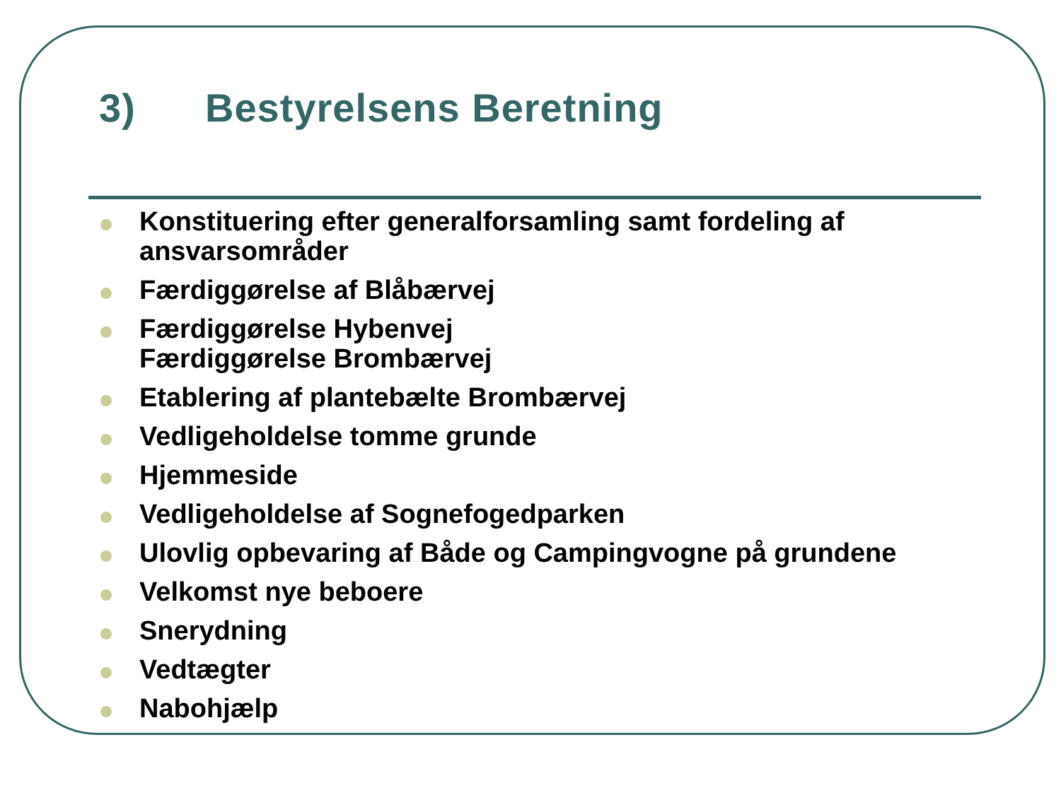3) Bestyrelsens Beretning
Konstituering efter generalforsamling samt fordeling af ansvarsområder
Færdiggørelse af Blåbærvej
Færdiggørelse Hybenvej
Færdiggørelse Brombærvej
Etablering af plantebælte Brombærvej
Vedligeholdelse tomme grunde
Hjemmeside
Vedligeholdelse af Sognefogedparken
Ulovlig opbevaring af Både og Campingvogne på grundene
Velkomst nye beboere
Snerydning
Vedtægter
Nabohjælp